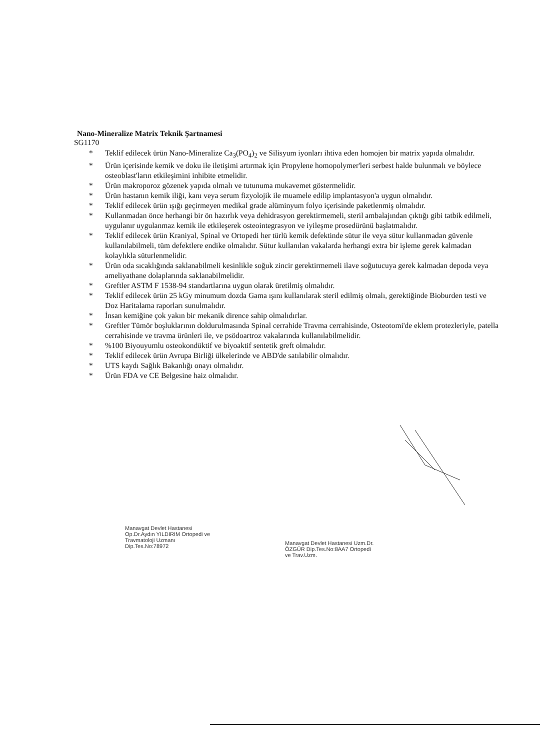Nano-Mineralize Matrix Teknik Şartnamesi
SG1170
* Teklif edilecek ürün Nano-Mineralize Ca<sub>3</sub>(PO<sub>4</sub>)<sub>2</sub> ve Silisyum iyonları ihtiva eden homojen bir matrix yapıda olmalıdır.
* Ürün içerisinde kemik ve doku ile iletişimi artırmak için Propylene homopolymer'leri serbest halde bulunmalı ve böylece osteoblast'ların etkileşimini inhibite etmelidir.
* Ürün makroporoz gözenek yapıda olmalı ve tutunuma mukavemet göstermelidir.
* Ürün hastanın kemik iliği, kanı veya serum fizyolojik ile muamele edilip implantasyon'a uygun olmalıdır.
* Teklif edilecek ürün ışığı geçirmeyen medikal grade alüminyum folyo içerisinde paketlenmiş olmalıdır.
* Kullanmadan önce herhangi bir ön hazırlık veya dehidrasyon gerektirmemeli, steril ambalajından çıktığı gibi tatbik edilmeli, uygulanır uygulanmaz kemik ile etkileşerek osteointegrasyon ve iyileşme prosedürünü başlatmalıdır.
* Teklif edilecek ürün Kraniyal, Spinal ve Ortopedi her türlü kemik defektinde sütur ile veya sütur kullanmadan güvenle kullanılabilmeli, tüm defektlere endike olmalıdır. Sütur kullanılan vakalarda herhangi extra bir işleme gerek kalmadan kolaylıkla süturlenmelidir.
* Ürün oda sıcaklığında saklanabilmeli kesinlikle soğuk zincir gerektirmemeli ilave soğutucuya gerek kalmadan depoda veya ameliyathane dolaplarında saklanabilmelidir.
* Greftler ASTM F 1538-94 standartlarına uygun olarak üretilmiş olmalıdır.
* Teklif edilecek ürün 25 kGy minumum dozda Gama ışını kullanılarak steril edilmiş olmalı, gerektiğinde Bioburden testi ve Doz Haritalama raporları sunulmalıdır.
* İnsan kemiğine çok yakın bir mekanik dirence sahip olmalıdırlar.
* Greftler Tümör boşluklarının doldurulmasında Spinal cerrahide Travma cerrahisinde, Osteotomi'de eklem protezleriyle, patella cerrahisinde ve travma ürünleri ile, ve psödoartroz vakalarında kullanılabilmelidir.
*%100 Biyouyumlu osteokondüktif ve biyoaktif sentetik greft olmalıdır.
* Teklif edilecek ürün Avrupa Birliği ülkelerinde ve ABD'de satılabilir olmalıdır.
* UTS kaydı Sağlık Bakanlığı onayı olmalıdır.
* Ürün FDA ve CE Belgesine haiz olmalıdır.
Manavgat Devlet Hastanesi Op.Dr.Aydın YILDIRIM Ortopedi ve Travmatoloji Uzmanı Dip.Tes.No:78972
Manavgat Devlet Hastanesi Uzm.Dr. ÖZGÜR Dip.Tes.No:8AA7 Ortopedi ve Trav.Uzm.